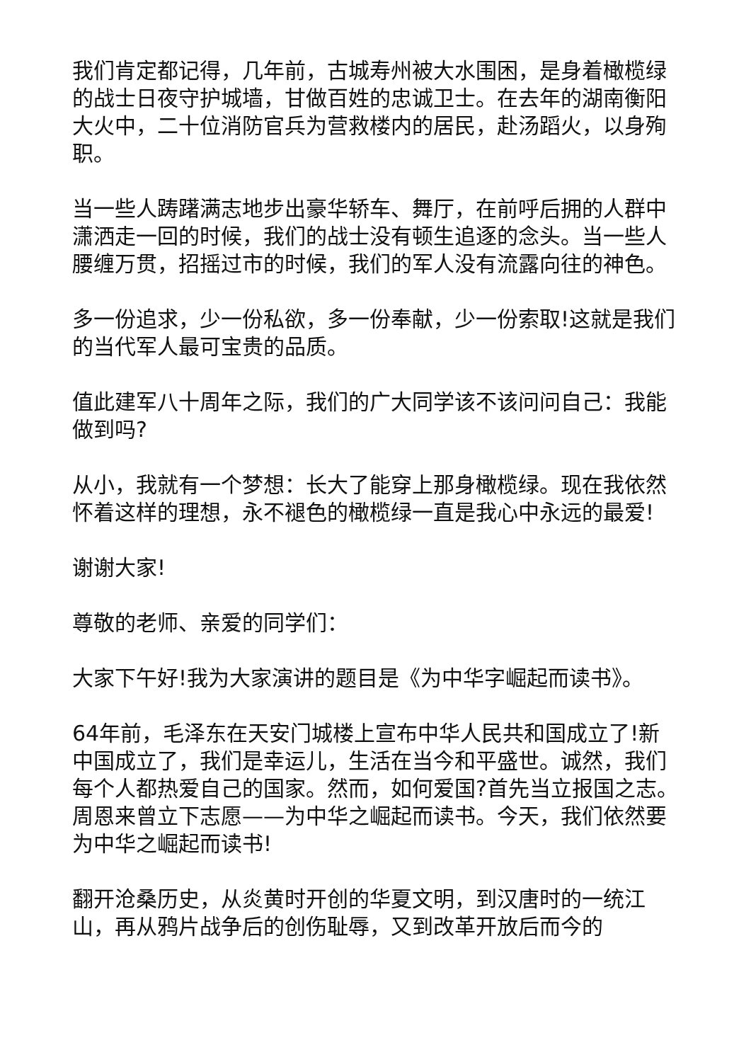我们肯定都记得，几年前，古城寿州被大水围困，是身着橄榄绿的战士日夜守护城墙，甘做百姓的忠诚卫士。在去年的湖南衡阳大火中，二十位消防官兵为营救楼内的居民，赴汤蹈火，以身殉职。
当一些人踌躇满志地步出豪华轿车、舞厅，在前呼后拥的人群中潇洒走一回的时候，我们的战士没有顿生追逐的念头。当一些人腰缠万贯，招摇过市的时候，我们的军人没有流露向往的神色。
多一份追求，少一份私欲，多一份奉献，少一份索取!这就是我们的当代军人最可宝贵的品质。
值此建军八十周年之际，我们的广大同学该不该问问自己：我能做到吗?
从小，我就有一个梦想：长大了能穿上那身橄榄绿。现在我依然怀着这样的理想，永不褪色的橄榄绿一直是我心中永远的最爱!
谢谢大家!
尊敬的老师、亲爱的同学们：
大家下午好!我为大家演讲的题目是《为中华字崛起而读书》。
64年前，毛泽东在天安门城楼上宣布中华人民共和国成立了!新中国成立了，我们是幸运儿，生活在当今和平盛世。诚然，我们每个人都热爱自己的国家。然而，如何爱国?首先当立报国之志。周恩来曾立下志愿——为中华之崛起而读书。今天，我们依然要为中华之崛起而读书!
翻开沧桑历史，从炎黄时开创的华夏文明，到汉唐时的一统江山，再从鸦片战争后的创伤耻辱，又到改革开放后而今的